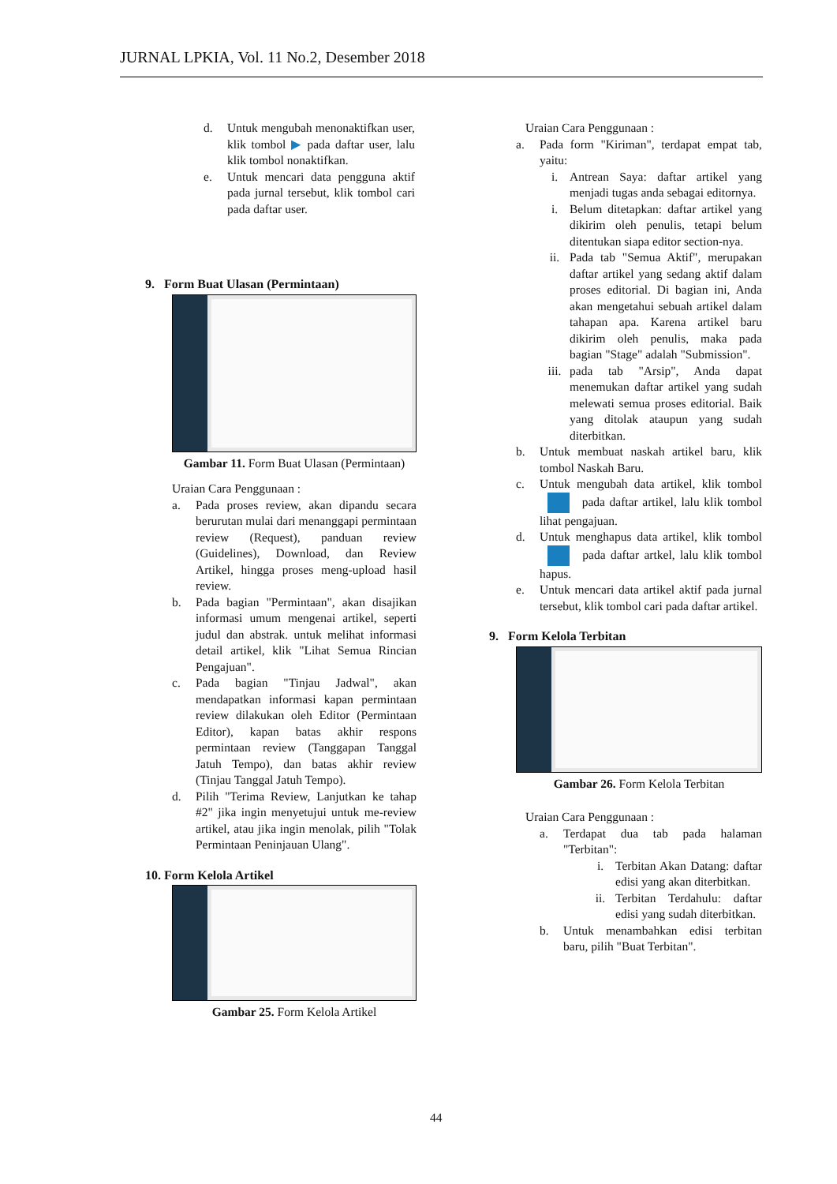JURNAL LPKIA, Vol. 11 No.2, Desember 2018
d. Untuk mengubah menonaktifkan user, klik tombol ▶ pada daftar user, lalu klik tombol nonaktifkan.
e. Untuk mencari data pengguna aktif pada jurnal tersebut, klik tombol cari pada daftar user.
9. Form Buat Ulasan (Permintaan)
Gambar 11. Form Buat Ulasan (Permintaan)
Uraian Cara Penggunaan :
a. Pada proses review, akan dipandu secara berurutan mulai dari menanggapi permintaan review (Request), panduan review (Guidelines), Download, dan Review Artikel, hingga proses meng-upload hasil review.
b. Pada bagian "Permintaan", akan disajikan informasi umum mengenai artikel, seperti judul dan abstrak. untuk melihat informasi detail artikel, klik "Lihat Semua Rincian Pengajuan".
c. Pada bagian "Tinjau Jadwal", akan mendapatkan informasi kapan permintaan review dilakukan oleh Editor (Permintaan Editor), kapan batas akhir respons permintaan review (Tanggapan Tanggal Jatuh Tempo), dan batas akhir review (Tinjau Tanggal Jatuh Tempo).
d. Pilih "Terima Review, Lanjutkan ke tahap #2" jika ingin menyetujui untuk me-review artikel, atau jika ingin menolak, pilih "Tolak Permintaan Peninjauan Ulang".
10. Form Kelola Artikel
Gambar 25. Form Kelola Artikel
Uraian Cara Penggunaan :
a. Pada form "Kiriman", terdapat empat tab, yaitu:
i. Antrean Saya: daftar artikel yang menjadi tugas anda sebagai editornya.
i. Belum ditetapkan: daftar artikel yang dikirim oleh penulis, tetapi belum ditentukan siapa editor section-nya.
ii. Pada tab "Semua Aktif", merupakan daftar artikel yang sedang aktif dalam proses editorial. Di bagian ini, Anda akan mengetahui sebuah artikel dalam tahapan apa. Karena artikel baru dikirim oleh penulis, maka pada bagian "Stage" adalah "Submission".
iii. pada tab "Arsip", Anda dapat menemukan daftar artikel yang sudah melewati semua proses editorial. Baik yang ditolak ataupun yang sudah diterbitkan.
b. Untuk membuat naskah artikel baru, klik tombol Naskah Baru.
c. Untuk mengubah data artikel, klik tombol pada daftar artikel, lalu klik tombol lihat pengajuan.
d. Untuk menghapus data artikel, klik tombol pada daftar artkel, lalu klik tombol hapus.
e. Untuk mencari data artikel aktif pada jurnal tersebut, klik tombol cari pada daftar artikel.
9. Form Kelola Terbitan
Gambar 26. Form Kelola Terbitan
Uraian Cara Penggunaan :
a. Terdapat dua tab pada halaman "Terbitan":
i. Terbitan Akan Datang: daftar edisi yang akan diterbitkan.
ii. Terbitan Terdahulu: daftar edisi yang sudah diterbitkan.
b. Untuk menambahkan edisi terbitan baru, pilih "Buat Terbitan".
44